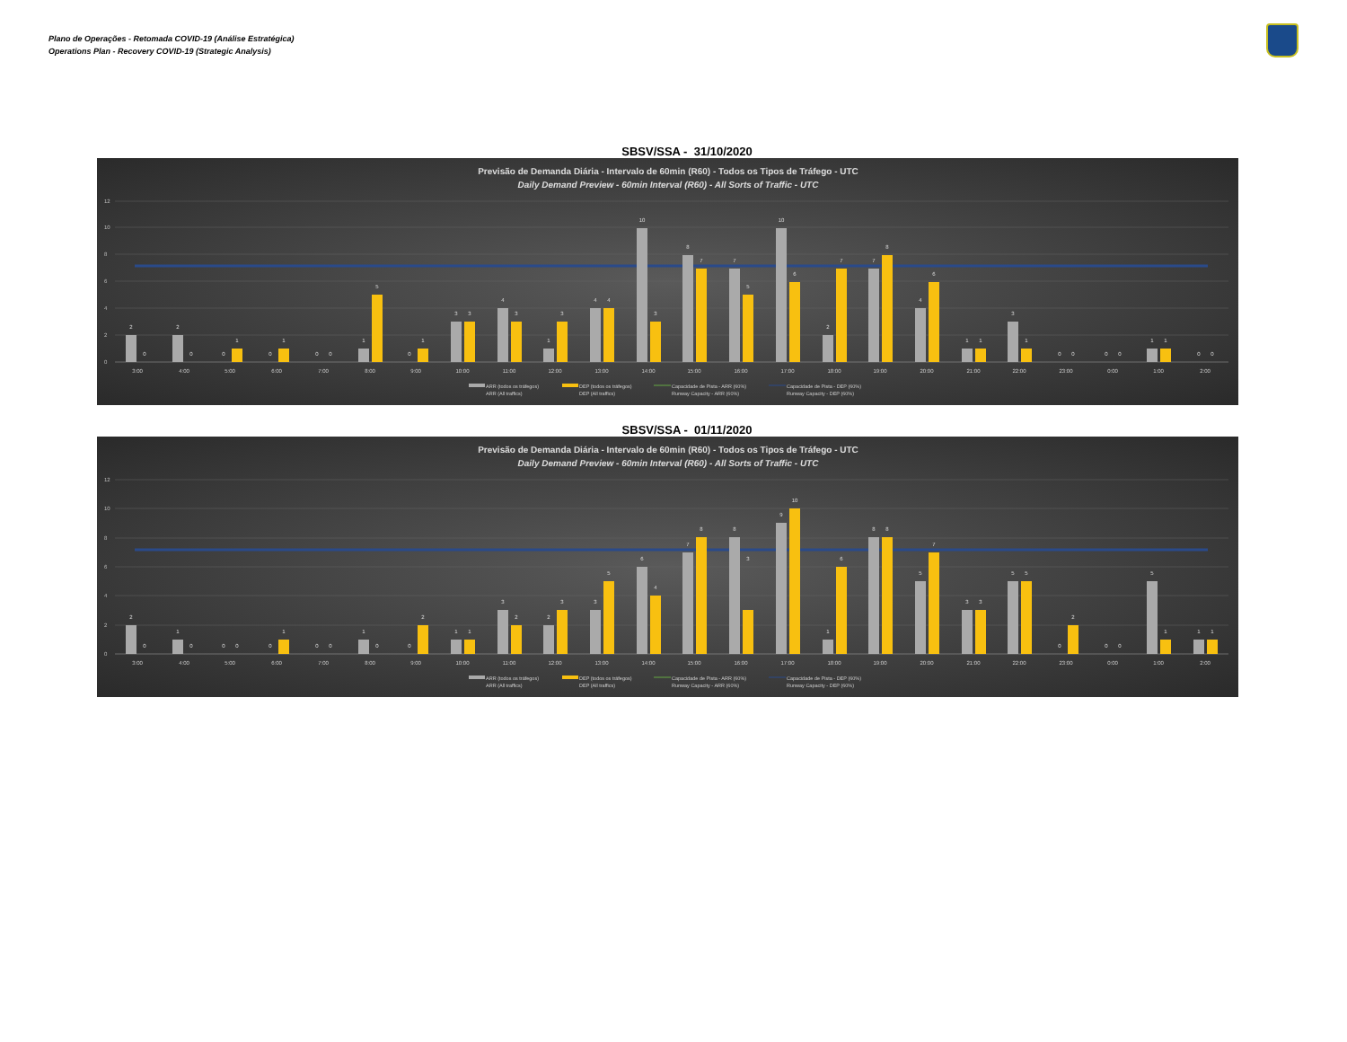Plano de Operações - Retomada COVID-19 (Análise Estratégica)
Operations Plan - Recovery COVID-19 (Strategic Analysis)
SBSV/SSA - 31/10/2020
Previsão de Demanda Diária - Intervalo de 60min (R60) - Todos os Tipos de Tráfego - UTC
Daily Demand Preview - 60min Interval (R60) - All Sorts of Traffic - UTC
12
10
8
6
4
2
0
2
0
2
0
0
1
0
1
0
0
1
5
0
1
3
3
4
3
1
3
4
4
10
3
8
7
7
5
10
6
2
7
7
8
4
6
1
1
3
1
0
0
0
0
1
1
0
0
3:00
4:00
5:00
6:00
7:00
8:00
9:00
10:00
11:00
12:00
13:00
14:00
15:00
16:00
17:00
18:00
19:00
20:00
21:00
22:00
23:00
0:00
1:00
2:00
ARR (todos os tráfegos)
ARR (All traffics)
DEP (todos os tráfegos)
DEP (All traffics)
Capacidade de Pista - ARR (60%)
Runway Capacity - ARR (60%)
Capacidade de Pista - DEP (60%)
Runway Capacity - DEP (60%)
SBSV/SSA - 01/11/2020
Previsão de Demanda Diária - Intervalo de 60min (R60) - Todos os Tipos de Tráfego - UTC
Daily Demand Preview - 60min Interval (R60) - All Sorts of Traffic - UTC
12
10
8
6
4
2
0
2
0
1
0
0
0
0
1
0
0
1
0
0
2
1
1
3
2
2
3
3
5
6
4
7
8
8
3
9
10
1
6
8
8
5
7
3
3
5
5
0
2
0
0
5
1
1
1
3:00
4:00
5:00
6:00
7:00
8:00
9:00
10:00
11:00
12:00
13:00
14:00
15:00
16:00
17:00
18:00
19:00
20:00
21:00
22:00
23:00
0:00
1:00
2:00
ARR (todos os tráfegos)
ARR (All traffics)
DEP (todos os tráfegos)
DEP (All traffics)
Capacidade de Pista - ARR (60%)
Runway Capacity - ARR (60%)
Capacidade de Pista - DEP (60%)
Runway Capacity - DEP (60%)